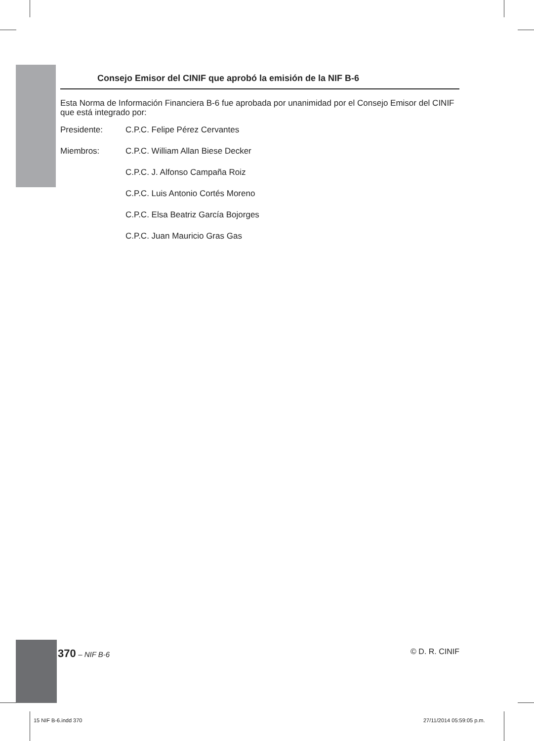Consejo Emisor del CINIF que aprobó la emisión de la NIF B-6
Esta Norma de Información Financiera B-6 fue aprobada por unanimidad por el Consejo Emisor del CINIF que está integrado por:
Presidente: C.P.C. Felipe Pérez Cervantes
Miembros: C.P.C. William Allan Biese Decker
C.P.C. J. Alfonso Campaña Roiz
C.P.C. Luis Antonio Cortés Moreno
C.P.C. Elsa Beatriz García Bojorges
C.P.C. Juan Mauricio Gras Gas
370 – NIF B-6 © D. R. CINIF
15 NIF B-6.indd 370 27/11/2014 05:59:05 p.m.